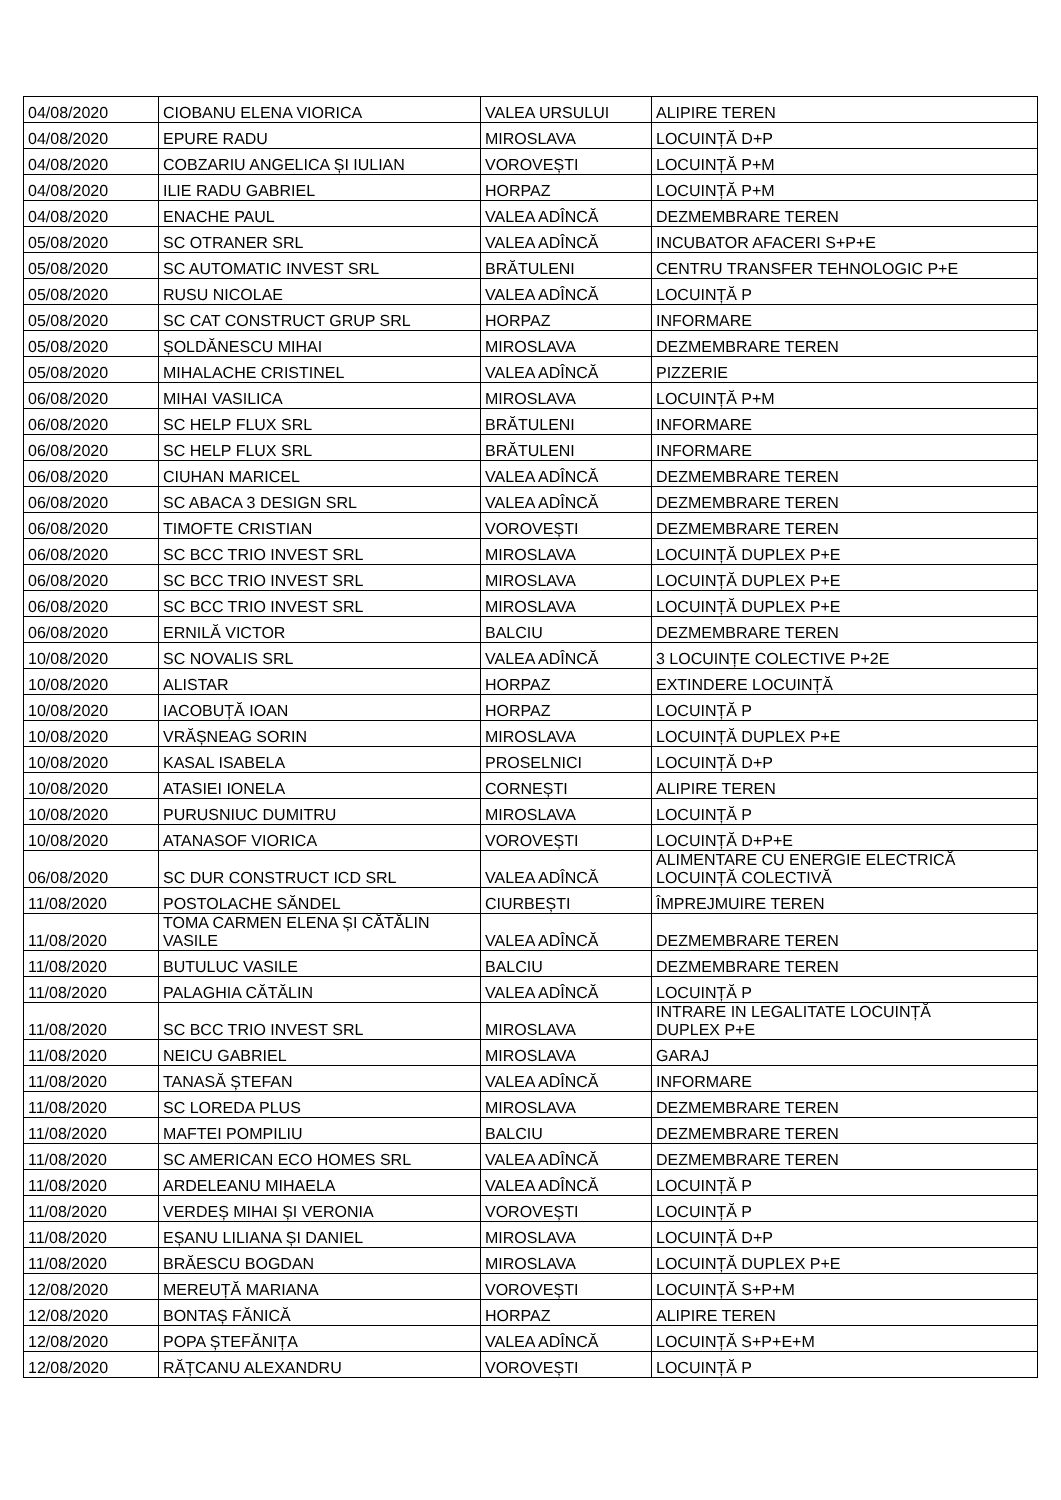| 04/08/2020 | CIOBANU ELENA VIORICA | VALEA URSULUI | ALIPIRE TEREN |
| 04/08/2020 | EPURE RADU | MIROSLAVA | LOCUINȚĂ D+P |
| 04/08/2020 | COBZARIU ANGELICA ȘI IULIAN | VOROVEȘTI | LOCUINȚĂ P+M |
| 04/08/2020 | ILIE RADU GABRIEL | HORPAZ | LOCUINȚĂ P+M |
| 04/08/2020 | ENACHE PAUL | VALEA ADÎNCĂ | DEZMEMBRARE TEREN |
| 05/08/2020 | SC OTRANER SRL | VALEA ADÎNCĂ | INCUBATOR AFACERI S+P+E |
| 05/08/2020 | SC AUTOMATIC INVEST SRL | BRĂTULENI | CENTRU TRANSFER TEHNOLOGIC P+E |
| 05/08/2020 | RUSU NICOLAE | VALEA ADÎNCĂ | LOCUINȚĂ P |
| 05/08/2020 | SC CAT CONSTRUCT GRUP SRL | HORPAZ | INFORMARE |
| 05/08/2020 | ȘOLDĂNESCU MIHAI | MIROSLAVA | DEZMEMBRARE TEREN |
| 05/08/2020 | MIHALACHE CRISTINEL | VALEA ADÎNCĂ | PIZZERIE |
| 06/08/2020 | MIHAI VASILICA | MIROSLAVA | LOCUINȚĂ P+M |
| 06/08/2020 | SC HELP FLUX SRL | BRĂTULENI | INFORMARE |
| 06/08/2020 | SC HELP FLUX SRL | BRĂTULENI | INFORMARE |
| 06/08/2020 | CIUHAN MARICEL | VALEA ADÎNCĂ | DEZMEMBRARE TEREN |
| 06/08/2020 | SC ABACA 3 DESIGN SRL | VALEA ADÎNCĂ | DEZMEMBRARE TEREN |
| 06/08/2020 | TIMOFTE CRISTIAN | VOROVEȘTI | DEZMEMBRARE TEREN |
| 06/08/2020 | SC BCC TRIO INVEST SRL | MIROSLAVA | LOCUINȚĂ DUPLEX P+E |
| 06/08/2020 | SC BCC TRIO INVEST SRL | MIROSLAVA | LOCUINȚĂ DUPLEX P+E |
| 06/08/2020 | SC BCC TRIO INVEST SRL | MIROSLAVA | LOCUINȚĂ DUPLEX P+E |
| 06/08/2020 | ERNILĂ VICTOR | BALCIU | DEZMEMBRARE TEREN |
| 10/08/2020 | SC NOVALIS SRL | VALEA ADÎNCĂ | 3 LOCUINȚE COLECTIVE P+2E |
| 10/08/2020 | ALISTAR | HORPAZ | EXTINDERE LOCUINȚĂ |
| 10/08/2020 | IACOBUȚĂ IOAN | HORPAZ | LOCUINȚĂ P |
| 10/08/2020 | VRĂȘNEAG SORIN | MIROSLAVA | LOCUINȚĂ DUPLEX P+E |
| 10/08/2020 | KASAL ISABELA | PROSELNICI | LOCUINȚĂ D+P |
| 10/08/2020 | ATASIEI IONELA | CORNEȘTI | ALIPIRE TEREN |
| 10/08/2020 | PURUSNIUC DUMITRU | MIROSLAVA | LOCUINȚĂ P |
| 10/08/2020 | ATANASOF VIORICA | VOROVEȘTI | LOCUINȚĂ D+P+E |
| 06/08/2020 | SC DUR CONSTRUCT ICD SRL | VALEA ADÎNCĂ | ALIMENTARE CU ENERGIE ELECTRICĂ LOCUINȚĂ COLECTIVĂ |
| 11/08/2020 | POSTOLACHE SĂNDEL | CIURBEȘTI | ÎMPREJMUIRE TEREN |
| 11/08/2020 | TOMA CARMEN ELENA ȘI CĂTĂLIN VASILE | VALEA ADÎNCĂ | DEZMEMBRARE TEREN |
| 11/08/2020 | BUTULUC VASILE | BALCIU | DEZMEMBRARE TEREN |
| 11/08/2020 | PALAGHIA CĂTĂLIN | VALEA ADÎNCĂ | LOCUINȚĂ P |
| 11/08/2020 | SC BCC TRIO INVEST SRL | MIROSLAVA | INTRARE IN LEGALITATE LOCUINȚĂ DUPLEX P+E |
| 11/08/2020 | NEICU GABRIEL | MIROSLAVA | GARAJ |
| 11/08/2020 | TANASĂ ȘTEFAN | VALEA ADÎNCĂ | INFORMARE |
| 11/08/2020 | SC LOREDA PLUS | MIROSLAVA | DEZMEMBRARE TEREN |
| 11/08/2020 | MAFTEI POMPILIU | BALCIU | DEZMEMBRARE TEREN |
| 11/08/2020 | SC AMERICAN ECO HOMES SRL | VALEA ADÎNCĂ | DEZMEMBRARE TEREN |
| 11/08/2020 | ARDELEANU MIHAELA | VALEA ADÎNCĂ | LOCUINȚĂ P |
| 11/08/2020 | VERDEȘ MIHAI ȘI VERONIA | VOROVEȘTI | LOCUINȚĂ P |
| 11/08/2020 | EȘANU LILIANA ȘI DANIEL | MIROSLAVA | LOCUINȚĂ D+P |
| 11/08/2020 | BRĂESCU BOGDAN | MIROSLAVA | LOCUINȚĂ DUPLEX P+E |
| 12/08/2020 | MEREUȚĂ MARIANA | VOROVEȘTI | LOCUINȚĂ S+P+M |
| 12/08/2020 | BONTAȘ FĂNICĂ | HORPAZ | ALIPIRE TEREN |
| 12/08/2020 | POPA ȘTEFĂNIȚA | VALEA ADÎNCĂ | LOCUINȚĂ S+P+E+M |
| 12/08/2020 | RĂȚCANU ALEXANDRU | VOROVEȘTI | LOCUINȚĂ P |